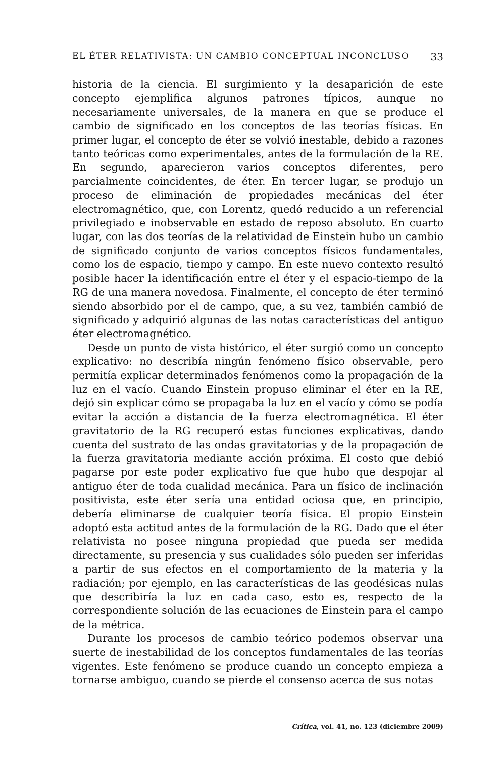EL ÉTER RELATIVISTA: UN CAMBIO CONCEPTUAL INCONCLUSO 33
historia de la ciencia. El surgimiento y la desaparición de este concepto ejemplifica algunos patrones típicos, aunque no necesariamente universales, de la manera en que se produce el cambio de significado en los conceptos de las teorías físicas. En primer lugar, el concepto de éter se volvió inestable, debido a razones tanto teóricas como experimentales, antes de la formulación de la RE. En segundo, aparecieron varios conceptos diferentes, pero parcialmente coincidentes, de éter. En tercer lugar, se produjo un proceso de eliminación de propiedades mecánicas del éter electromagnético, que, con Lorentz, quedó reducido a un referencial privilegiado e inobservable en estado de reposo absoluto. En cuarto lugar, con las dos teorías de la relatividad de Einstein hubo un cambio de significado conjunto de varios conceptos físicos fundamentales, como los de espacio, tiempo y campo. En este nuevo contexto resultó posible hacer la identificación entre el éter y el espacio-tiempo de la RG de una manera novedosa. Finalmente, el concepto de éter terminó siendo absorbido por el de campo, que, a su vez, también cambió de significado y adquirió algunas de las notas características del antiguo éter electromagnético.
Desde un punto de vista histórico, el éter surgió como un concepto explicativo: no describía ningún fenómeno físico observable, pero permitía explicar determinados fenómenos como la propagación de la luz en el vacío. Cuando Einstein propuso eliminar el éter en la RE, dejó sin explicar cómo se propagaba la luz en el vacío y cómo se podía evitar la acción a distancia de la fuerza electromagnética. El éter gravitatorio de la RG recuperó estas funciones explicativas, dando cuenta del sustrato de las ondas gravitatorias y de la propagación de la fuerza gravitatoria mediante acción próxima. El costo que debió pagarse por este poder explicativo fue que hubo que despojar al antiguo éter de toda cualidad mecánica. Para un físico de inclinación positivista, este éter sería una entidad ociosa que, en principio, debería eliminarse de cualquier teoría física. El propio Einstein adoptó esta actitud antes de la formulación de la RG. Dado que el éter relativista no posee ninguna propiedad que pueda ser medida directamente, su presencia y sus cualidades sólo pueden ser inferidas a partir de sus efectos en el comportamiento de la materia y la radiación; por ejemplo, en las características de las geodésicas nulas que describiría la luz en cada caso, esto es, respecto de la correspondiente solución de las ecuaciones de Einstein para el campo de la métrica.
Durante los procesos de cambio teórico podemos observar una suerte de inestabilidad de los conceptos fundamentales de las teorías vigentes. Este fenómeno se produce cuando un concepto empieza a tornarse ambiguo, cuando se pierde el consenso acerca de sus notas
Crítica, vol. 41, no. 123 (diciembre 2009)